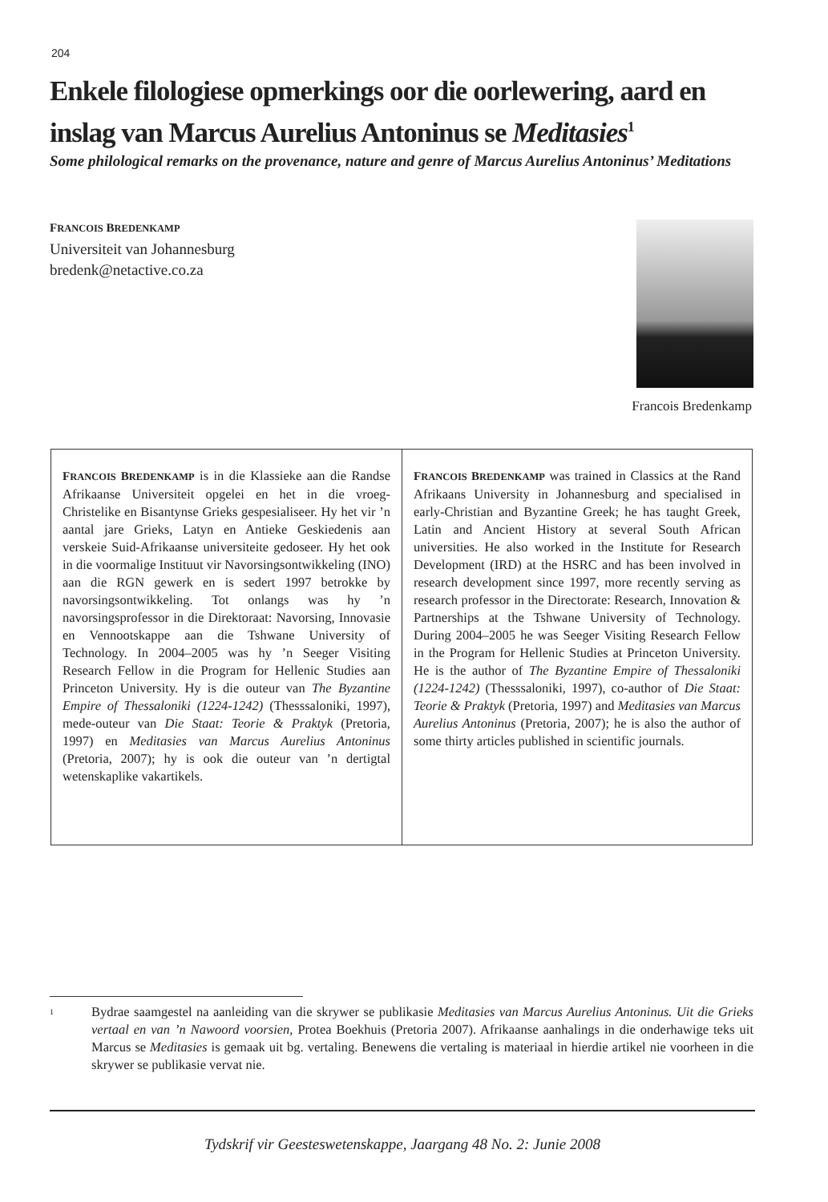204
Enkele filologiese opmerkings oor die oorlewering, aard en inslag van Marcus Aurelius Antoninus se Meditasies<sup>1</sup>
Some philological remarks on the provenance, nature and genre of Marcus Aurelius Antoninus’ Meditations
FRANCOIS BREDENKAMP
Universiteit van Johannesburg
bredenk@netactive.co.za
Francois Bredenkamp
FRANCOIS BREDENKAMP is in die Klassieke aan die Randse Afrikaanse Universiteit opgelei en het in die vroeg-Christelike en Bisantynse Grieks gespesialiseer. Hy het vir ’n aantal jare Grieks, Latyn en Antieke Geskiedenis aan verskeie Suid-Afrikaanse universiteite gedoseer. Hy het ook in die voormalige Instituut vir Navorsingsontwikkeling (INO) aan die RGN gewerk en is sedert 1997 betrokke by navorsingsontwikkeling. Tot onlangs was hy ’n navorsingsprofessor in die Direktoraat: Navorsing, Innovasie en Vennootskappe aan die Tshwane University of Technology. In 2004–2005 was hy ’n Seeger Visiting Research Fellow in die Program for Hellenic Studies aan Princeton University. Hy is die outeur van The Byzantine Empire of Thessaloniki (1224-1242) (Thesssaloniki, 1997), mede-outeur van Die Staat: Teorie & Praktyk (Pretoria, 1997) en Meditasies van Marcus Aurelius Antoninus (Pretoria, 2007); hy is ook die outeur van ’n dertigtal wetenskaplike vakartikels.
FRANCOIS BREDENKAMP was trained in Classics at the Rand Afrikaans University in Johannesburg and specialised in early-Christian and Byzantine Greek; he has taught Greek, Latin and Ancient History at several South African universities. He also worked in the Institute for Research Development (IRD) at the HSRC and has been involved in research development since 1997, more recently serving as research professor in the Directorate: Research, Innovation & Partnerships at the Tshwane University of Technology. During 2004–2005 he was Seeger Visiting Research Fellow in the Program for Hellenic Studies at Princeton University. He is the author of The Byzantine Empire of Thessaloniki (1224-1242) (Thesssaloniki, 1997), co-author of Die Staat: Teorie & Praktyk (Pretoria, 1997) and Meditasies van Marcus Aurelius Antoninus (Pretoria, 2007); he is also the author of some thirty articles published in scientific journals.
<sup>1</sup>
Bydrae saamgestel na aanleiding van die skrywer se publikasie Meditasies van Marcus Aurelius Antoninus. Uit die Grieks vertaal en van ’n Nawoord voorsien, Protea Boekhuis (Pretoria 2007). Afrikaanse aanhalings in die onderhawige teks uit Marcus se Meditasies is gemaak uit bg. vertaling. Benewens die vertaling is materiaal in hierdie artikel nie voorheen in die skrywer se publikasie vervat nie.
Tydskrif vir Geesteswetenskappe, Jaargang 48 No. 2: Junie 2008